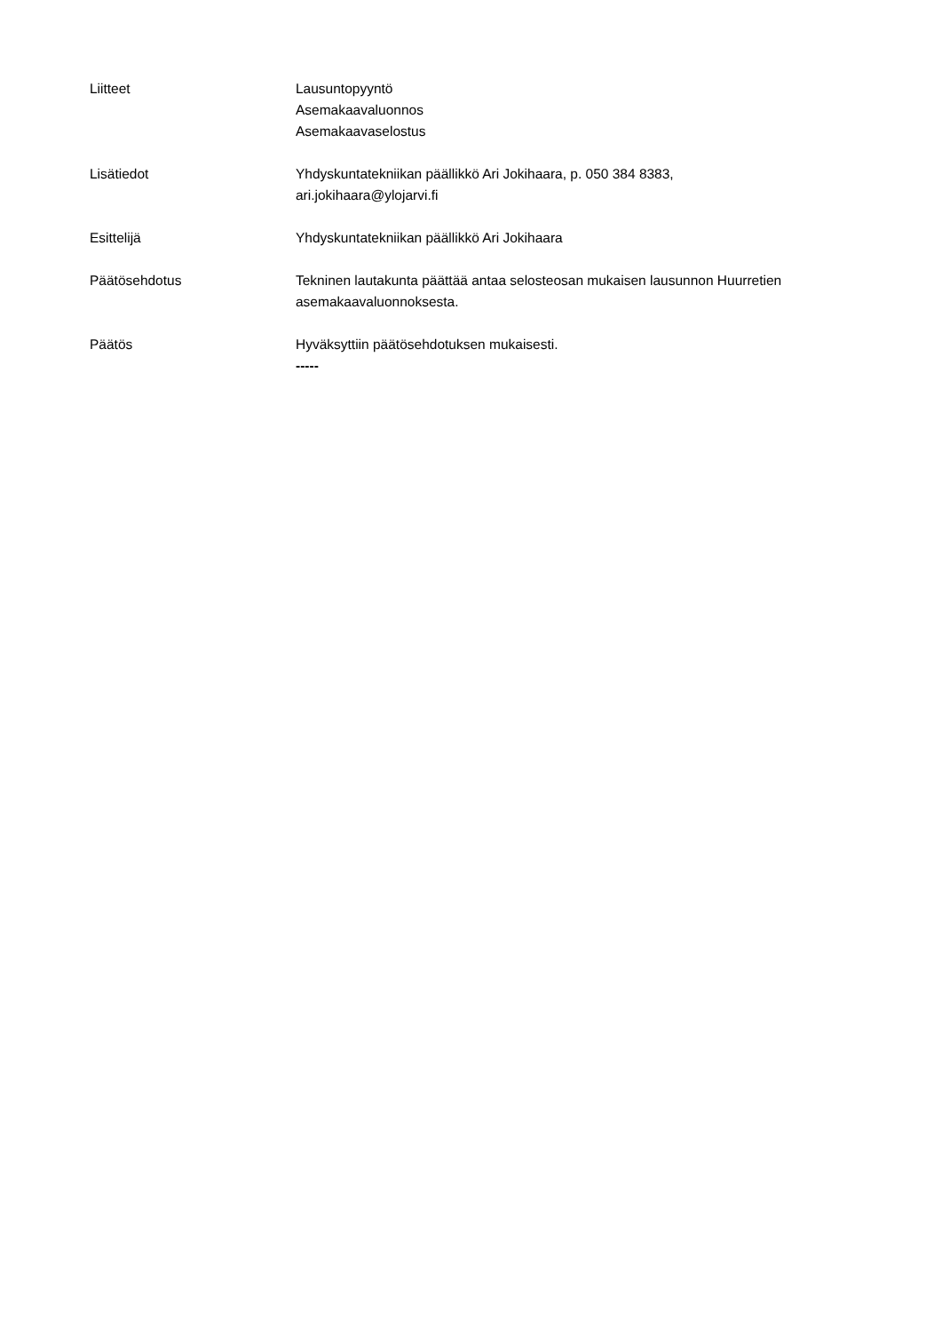Liitteet Lausuntopyyntö
Asemakaavaluonnos
Asemakaavaselostus
Lisätiedot Yhdyskuntatekniikan päällikkö Ari Jokihaara, p. 050 384 8383,
ari.jokihaara@ylojarvi.fi
Esittelijä Yhdyskuntatekniikan päällikkö Ari Jokihaara
Päätösehdotus Tekninen lautakunta päättää antaa selosteosan mukaisen lausunnon Huurretien asemakaavaluonnoksesta.
Päätös Hyväksyttiin päätösehdotuksen mukaisesti.
-----